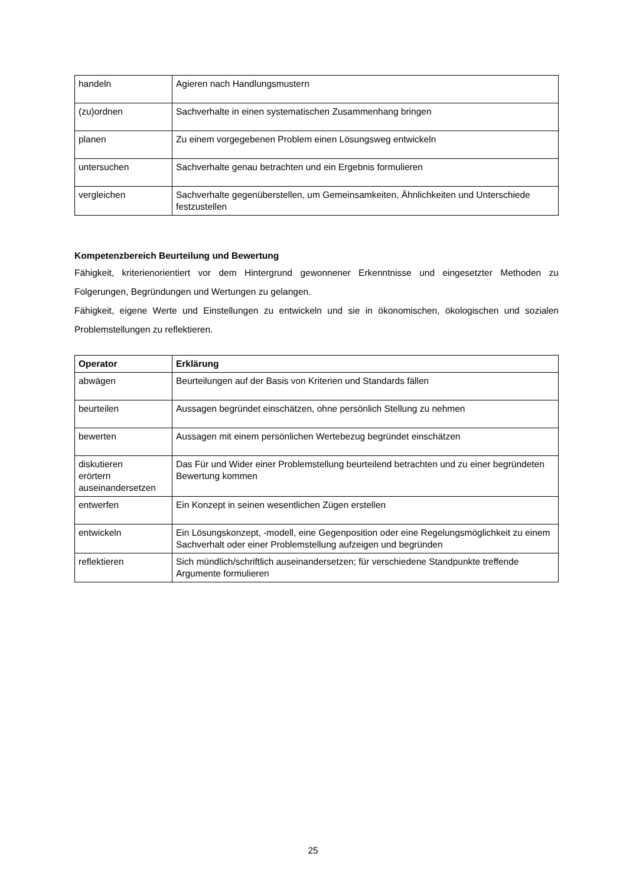| handeln | Agieren nach Handlungsmustern |
| (zu)ordnen | Sachverhalte in einen systematischen Zusammenhang bringen |
| planen | Zu einem vorgegebenen Problem einen Lösungsweg entwickeln |
| untersuchen | Sachverhalte genau betrachten und ein Ergebnis formulieren |
| vergleichen | Sachverhalte gegenüberstellen, um Gemeinsamkeiten, Ähnlichkeiten und Unterschiede festzustellen |
Kompetenzbereich Beurteilung und Bewertung
Fähigkeit, kriterienorientiert vor dem Hintergrund gewonnener Erkenntnisse und eingesetzter Methoden zu Folgerungen, Begründungen und Wertungen zu gelangen.
Fähigkeit, eigene Werte und Einstellungen zu entwickeln und sie in ökonomischen, ökologischen und sozialen Problemstellungen zu reflektieren.
| Operator | Erklärung |
| --- | --- |
| abwägen | Beurteilungen auf der Basis von Kriterien und Standards fällen |
| beurteilen | Aussagen begründet einschätzen, ohne persönlich Stellung zu nehmen |
| bewerten | Aussagen mit einem persönlichen Wertebezug begründet einschätzen |
| diskutieren erörtern auseinandersetzen | Das Für und Wider einer Problemstellung beurteilend betrachten und zu einer begründeten Bewertung kommen |
| entwerfen | Ein Konzept in seinen wesentlichen Zügen erstellen |
| entwickeln | Ein Lösungskonzept, -modell, eine Gegenposition oder eine Regelungsmöglichkeit zu einem Sachverhalt oder einer Problemstellung aufzeigen und begründen |
| reflektieren | Sich mündlich/schriftlich auseinandersetzen; für verschiedene Standpunkte treffende Argumente formulieren |
25